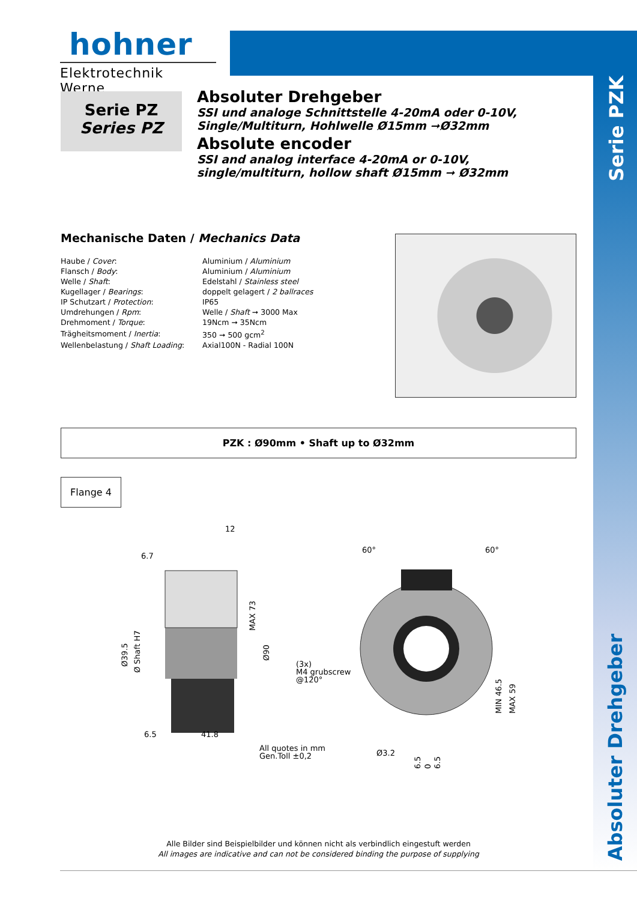hohner
Elektrotechnik Werne
Serie PZ
Series PZ
Absoluter Drehgeber
SSI und analoge Schnittstelle 4-20mA oder 0-10V,
Single/Multiturn, Hohlwelle Ø15mm ➞Ø32mm
Absolute encoder
SSI and analog interface 4-20mA or 0-10V,
single/multiturn, hollow shaft Ø15mm ➞ Ø32mm
Serie PZK
Absoluter Drehgeber
Mechanische Daten / Mechanics Data
| Haube / Cover : | Aluminium / Aluminium |
| Flansch / Body : | Aluminium / Aluminium |
| Welle / Shaft : | Edelstahl / Stainless steel |
| Kugellager / Bearings : | doppelt gelagert / 2 ballraces |
| IP Schutzart / Protection : | IP65 |
| Umdrehungen / Rpm : | Welle / Shaft ➞ 3000 Max |
| Drehmoment / Torque : | 19Ncm ➞ 35Ncm |
| Trägheitsmoment / Inertia : | 350 ➞ 500 gcm<sup>2</sup> |
| Wellenbelastung / Shaft Loading : | Axial100N - Radial 100N |
PZK : Ø90mm • Shaft up to Ø32mm
Flange 4
12
6.7
MAX 73
Ø90
Ø39.5
Ø Shaft H7
6.5
41.8
(3x)
M4 grubscrew
@120°
60°
60°
MIN 46.5
MAX 59
All quotes in mm
Gen.Toll ±0,2
Ø3.2
6.5
0
6.5
Alle Bilder sind Beispielbilder und können nicht als verbindlich eingestuft werden
All images are indicative and can not be considered binding the purpose of supplying